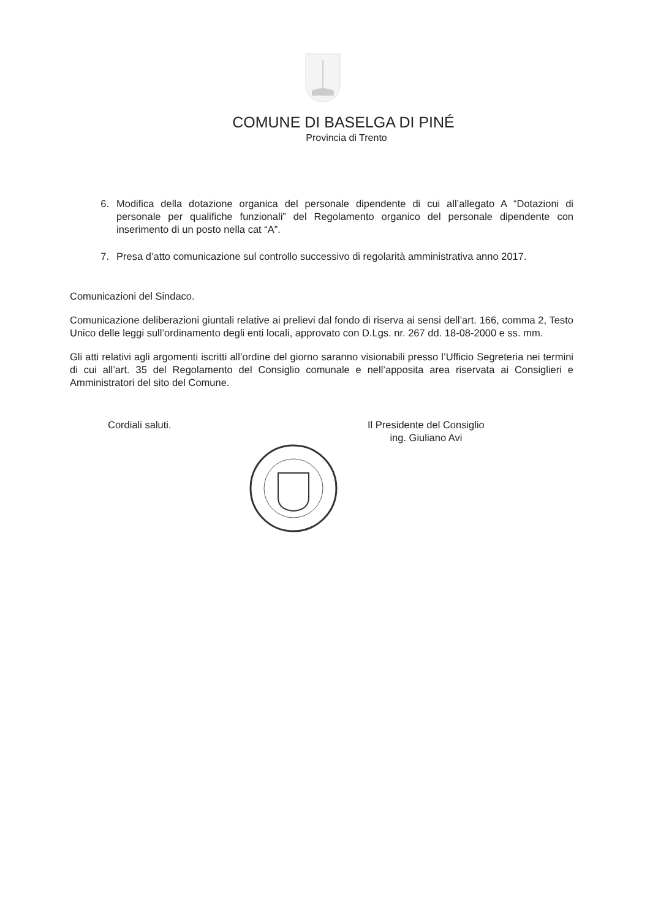COMUNE DI BASELGA DI PINÉ
Provincia di Trento
6. Modifica della dotazione organica del personale dipendente di cui all’allegato A “Dotazioni di personale per qualifiche funzionali” del Regolamento organico del personale dipendente con inserimento di un posto nella cat “A”.
7. Presa d’atto comunicazione sul controllo successivo di regolarità amministrativa anno 2017.
Comunicazioni del Sindaco.
Comunicazione deliberazioni giuntali relative ai prelievi dal fondo di riserva ai sensi dell’art. 166, comma 2, Testo Unico delle leggi sull’ordinamento degli enti locali, approvato con D.Lgs. nr. 267 dd. 18-08-2000 e ss. mm.
Gli atti relativi agli argomenti iscritti all’ordine del giorno saranno visionabili presso l’Ufficio Segreteria nei termini di cui all’art. 35 del Regolamento del Consiglio comunale e nell’apposita area riservata ai Consiglieri e Amministratori del sito del Comune.
Cordiali saluti. Il Presidente del Consiglio
ing. Giuliano Avi